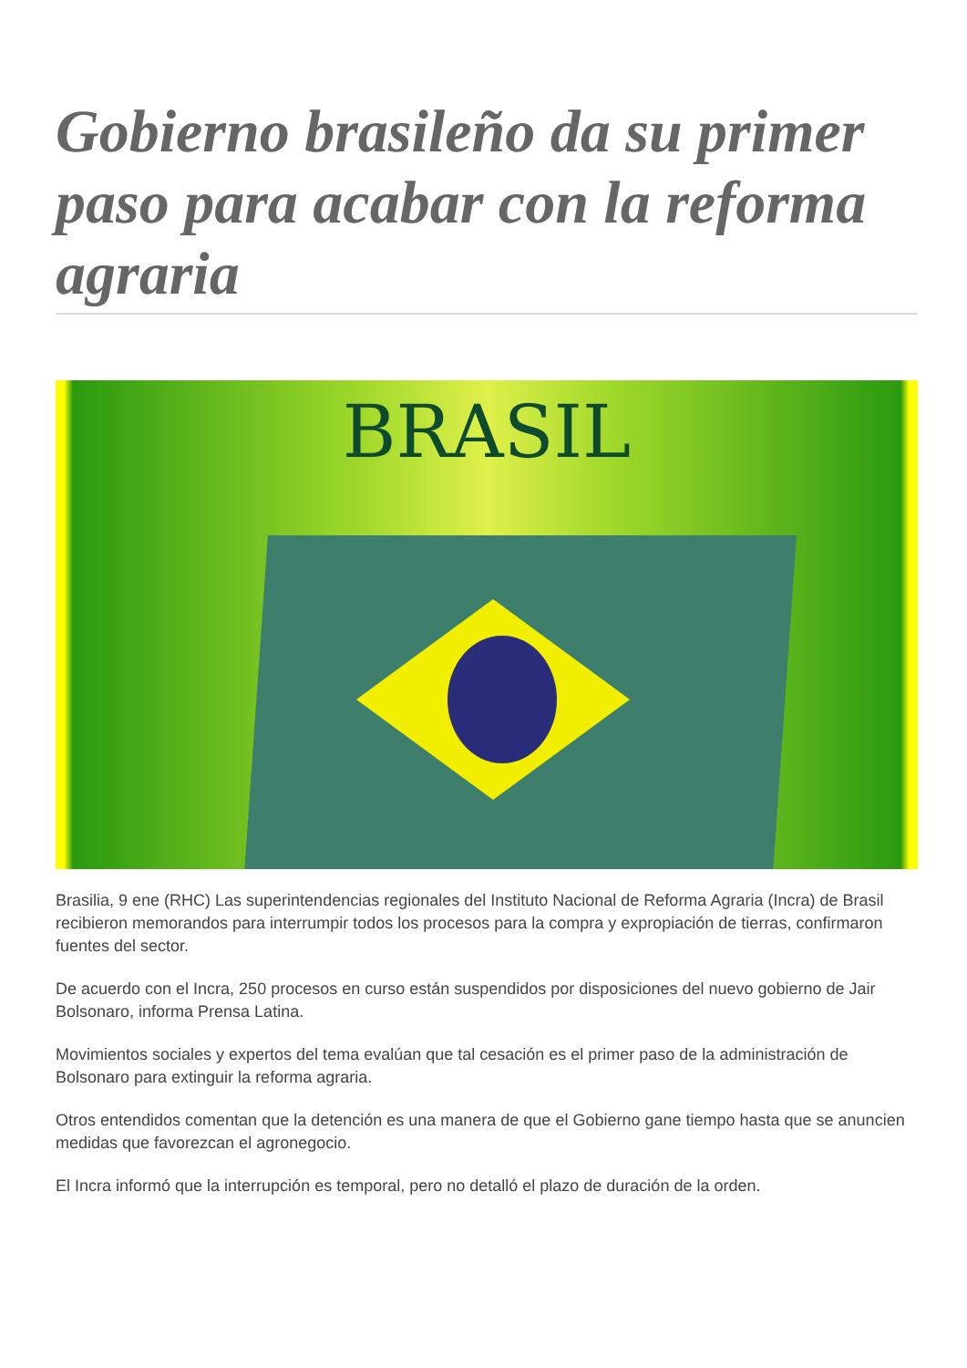Gobierno brasileño da su primer paso para acabar con la reforma agraria
BRASIL
Brasilia, 9 ene (RHC) Las superintendencias regionales del Instituto Nacional de Reforma Agraria (Incra) de Brasil recibieron memorandos para interrumpir todos los procesos para la compra y expropiación de tierras, confirmaron fuentes del sector.
De acuerdo con el Incra, 250 procesos en curso están suspendidos por disposiciones del nuevo gobierno de Jair Bolsonaro, informa Prensa Latina.
Movimientos sociales y expertos del tema evalúan que tal cesación es el primer paso de la administración de Bolsonaro para extinguir la reforma agraria.
Otros entendidos comentan que la detención es una manera de que el Gobierno gane tiempo hasta que se anuncien medidas que favorezcan el agronegocio.
El Incra informó que la interrupción es temporal, pero no detalló el plazo de duración de la orden.